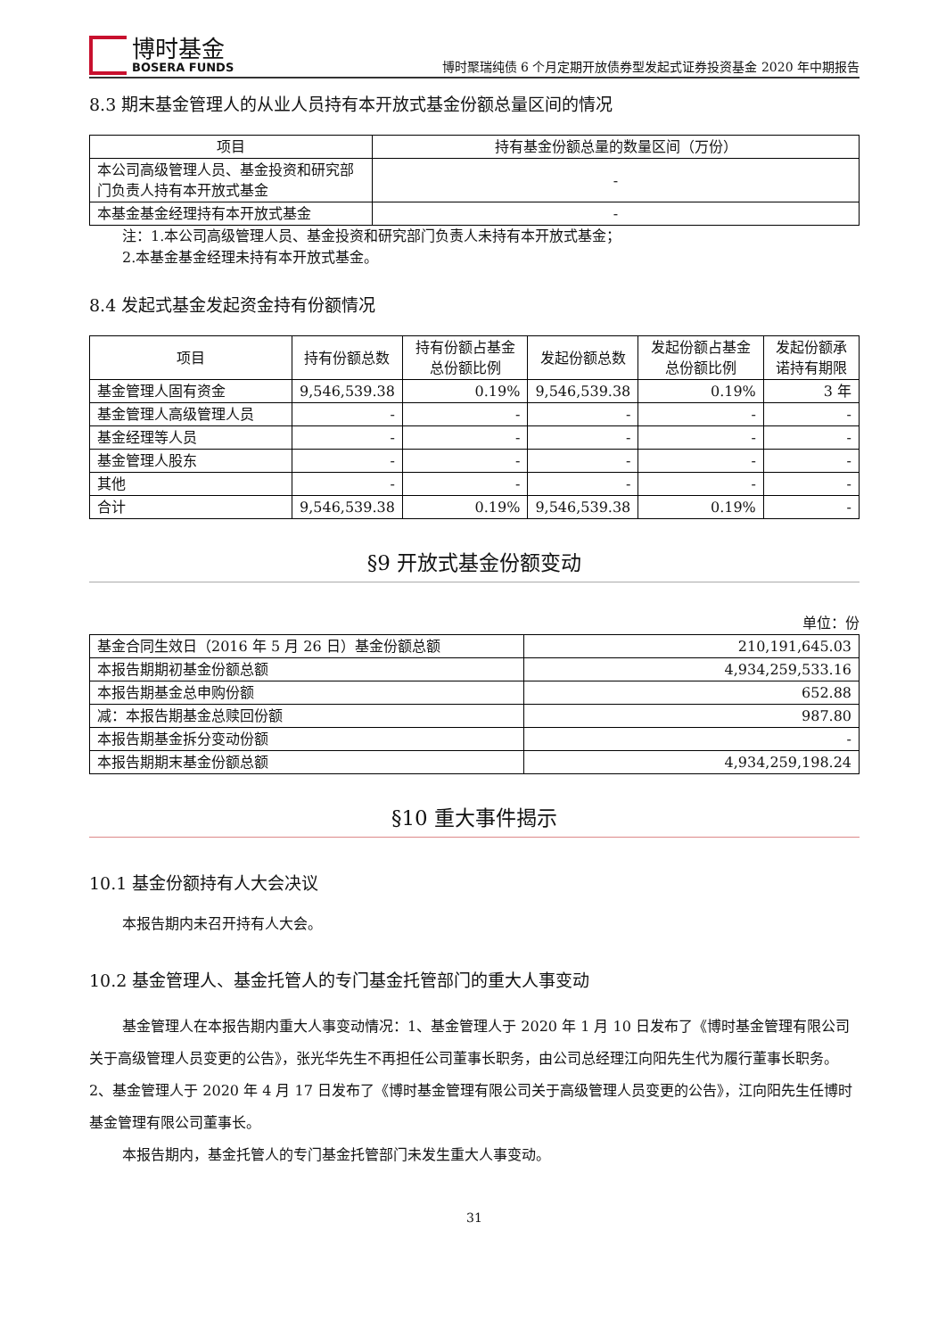博时基金
BOSERA FUNDS
博时聚瑞纯债 6 个月定期开放债券型发起式证券投资基金 2020 年中期报告
8.3 期末基金管理人的从业人员持有本开放式基金份额总量区间的情况
| 项目 | 持有基金份额总量的数量区间（万份） |
| --- | --- |
| 本公司高级管理人员、基金投资和研究部门负责人持有本开放式基金 | - |
| 本基金基金经理持有本开放式基金 | - |
注：1.本公司高级管理人员、基金投资和研究部门负责人未持有本开放式基金；
2.本基金基金经理未持有本开放式基金。
8.4 发起式基金发起资金持有份额情况
| 项目 | 持有份额总数 | 持有份额占基金总份额比例 | 发起份额总数 | 发起份额占基金总份额比例 | 发起份额承诺持有期限 |
| --- | --- | --- | --- | --- | --- |
| 基金管理人固有资金 | 9,546,539.38 | 0.19% | 9,546,539.38 | 0.19% | 3 年 |
| 基金管理人高级管理人员 | - | - | - | - | - |
| 基金经理等人员 | - | - | - | - | - |
| 基金管理人股东 | - | - | - | - | - |
| 其他 | - | - | - | - | - |
| 合计 | 9,546,539.38 | 0.19% | 9,546,539.38 | 0.19% | - |
§9 开放式基金份额变动
单位：份
| 基金合同生效日（2016 年 5 月 26 日）基金份额总额 | 210,191,645.03 |
| 本报告期期初基金份额总额 | 4,934,259,533.16 |
| 本报告期基金总申购份额 | 652.88 |
| 减：本报告期基金总赎回份额 | 987.80 |
| 本报告期基金拆分变动份额 | - |
| 本报告期期末基金份额总额 | 4,934,259,198.24 |
§10 重大事件揭示
10.1 基金份额持有人大会决议
本报告期内未召开持有人大会。
10.2 基金管理人、基金托管人的专门基金托管部门的重大人事变动
基金管理人在本报告期内重大人事变动情况：1、基金管理人于 2020 年 1 月 10 日发布了《博时基金管理有限公司关于高级管理人员变更的公告》，张光华先生不再担任公司董事长职务，由公司总经理江向阳先生代为履行董事长职务。2、基金管理人于 2020 年 4 月 17 日发布了《博时基金管理有限公司关于高级管理人员变更的公告》，江向阳先生任博时基金管理有限公司董事长。
本报告期内，基金托管人的专门基金托管部门未发生重大人事变动。
31